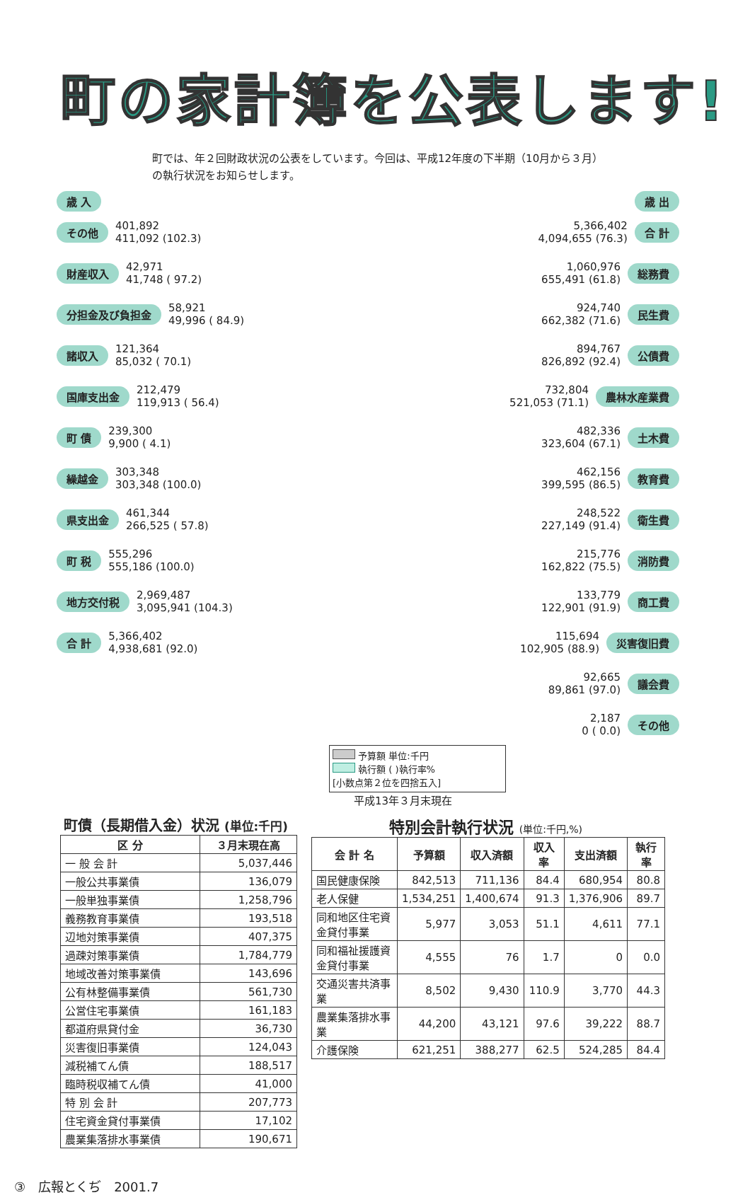町の家計簿を公表します!
町では、年２回財政状況の公表をしています。今回は、平成12年度の下半期（10月から３月）の執行状況をお知らせします。
歳 入
その他 401,892
411,092 (102.3)
財産収入 42,971
41,748 ( 97.2)
分担金及び負担金 58,921
49,996 ( 84.9)
諸収入 121,364
85,032 ( 70.1)
国庫支出金 212,479
119,913 ( 56.4)
町 債 239,300
9,900 ( 4.1)
繰越金 303,348
303,348 (100.0)
県支出金 461,344
266,525 ( 57.8)
町 税 555,296
555,186 (100.0)
地方交付税 2,969,487
3,095,941 (104.3)
合 計 5,366,402
4,938,681 (92.0)
歳 出
5,366,402
4,094,655 (76.3) 合 計
1,060,976
655,491 (61.8) 総務費
924,740
662,382 (71.6) 民生費
894,767
826,892 (92.4) 公債費
732,804
521,053 (71.1) 農林水産業費
482,336
323,604 (67.1) 土木費
462,156
399,595 (86.5) 教育費
248,522
227,149 (91.4) 衛生費
215,776
162,822 (75.5) 消防費
133,779
122,901 (91.9) 商工費
115,694
102,905 (88.9) 災害復旧費
92,665
89,861 (97.0) 議会費
2,187
0 ( 0.0) その他
予算額 単位:千円
執行額 ( )執行率%
[小数点第２位を四捨五入]
平成13年３月末現在
町債（長期借入金）状況 (単位:千円)
| 区 分 | ３月末現在高 |
| --- | --- |
| 一 般 会 計 | 5,037,446 |
| 一般公共事業債 | 136,079 |
| 一般単独事業債 | 1,258,796 |
| 義務教育事業債 | 193,518 |
| 辺地対策事業債 | 407,375 |
| 過疎対策事業債 | 1,784,779 |
| 地域改善対策事業債 | 143,696 |
| 公有林整備事業債 | 561,730 |
| 公営住宅事業債 | 161,183 |
| 都道府県貸付金 | 36,730 |
| 災害復旧事業債 | 124,043 |
| 減税補てん債 | 188,517 |
| 臨時税収補てん債 | 41,000 |
| 特 別 会 計 | 207,773 |
| 住宅資金貸付事業債 | 17,102 |
| 農業集落排水事業債 | 190,671 |
特別会計執行状況 (単位:千円,%)
| 会 計 名 | 予算額 | 収入済額 | 収入率 | 支出済額 | 執行率 |
| --- | --- | --- | --- | --- | --- |
| 国民健康保険 | 842,513 | 711,136 | 84.4 | 680,954 | 80.8 |
| 老人保健 | 1,534,251 | 1,400,674 | 91.3 | 1,376,906 | 89.7 |
| 同和地区住宅資金貸付事業 | 5,977 | 3,053 | 51.1 | 4,611 | 77.1 |
| 同和福祉援護資金貸付事業 | 4,555 | 76 | 1.7 | 0 | 0.0 |
| 交通災害共済事業 | 8,502 | 9,430 | 110.9 | 3,770 | 44.3 |
| 農業集落排水事業 | 44,200 | 43,121 | 97.6 | 39,222 | 88.7 |
| 介護保険 | 621,251 | 388,277 | 62.5 | 524,285 | 84.4 |
③　広報とくぢ　2001.7